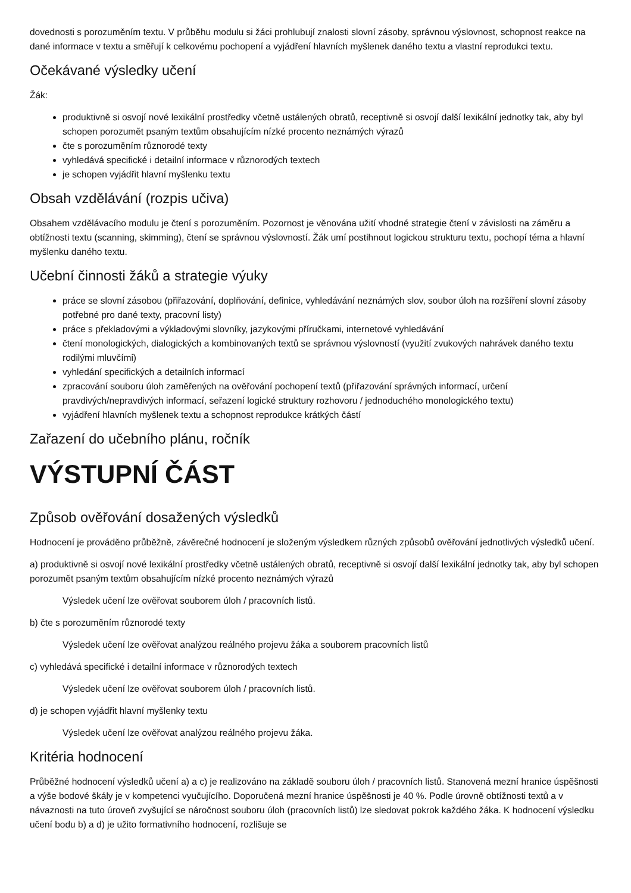dovednosti s porozuměním textu. V průběhu modulu si žáci prohlubují znalosti slovní zásoby, správnou výslovnost, schopnost reakce na dané informace v textu a směřují k celkovému pochopení a vyjádření hlavních myšlenek daného textu a vlastní reprodukci textu.
Očekávané výsledky učení
Žák:
produktivně si osvojí nové lexikální prostředky včetně ustálených obratů, receptivně si osvojí další lexikální jednotky tak, aby byl schopen porozumět psaným textům obsahujícím nízké procento neznámých výrazů
čte s porozuměním různorodé texty
vyhledává specifické i detailní informace v různorodých textech
je schopen vyjádřit hlavní myšlenku textu
Obsah vzdělávání (rozpis učiva)
Obsahem vzdělávacího modulu je čtení s porozuměním. Pozornost je věnována užití vhodné strategie čtení v závislosti na záměru a obtížnosti textu (scanning, skimming), čtení se správnou výslovností. Žák umí postihnout logickou strukturu textu, pochopí téma a hlavní myšlenku daného textu.
Učební činnosti žáků a strategie výuky
práce se slovní zásobou (přiřazování, doplňování, definice, vyhledávání neznámých slov, soubor úloh na rozšíření slovní zásoby potřebné pro dané texty, pracovní listy)
práce s překladovými a výkladovými slovníky, jazykovými příručkami, internetové vyhledávání
čtení monologických, dialogických a kombinovaných textů se správnou výslovností (využití zvukových nahrávek daného textu rodilými mluvčími)
vyhledání specifických a detailních informací
zpracování souboru úloh zaměřených na ověřování pochopení textů (přiřazování správných informací, určení pravdivých/nepravdivých informací, seřazení logické struktury rozhovoru / jednoduchého monologického textu)
vyjádření hlavních myšlenek textu a schopnost reprodukce krátkých částí
Zařazení do učebního plánu, ročník
VÝSTUPNÍ ČÁST
Způsob ověřování dosažených výsledků
Hodnocení je prováděno průběžně, závěrečné hodnocení je složeným výsledkem různých způsobů ověřování jednotlivých výsledků učení.
a) produktivně si osvojí nové lexikální prostředky včetně ustálených obratů, receptivně si osvojí další lexikální jednotky tak, aby byl schopen porozumět psaným textům obsahujícím nízké procento neznámých výrazů
Výsledek učení lze ověřovat souborem úloh / pracovních listů.
b) čte s porozuměním různorodé texty
Výsledek učení lze ověřovat analýzou reálného projevu žáka a souborem pracovních listů
c) vyhledává specifické i detailní informace v různorodých textech
Výsledek učení lze ověřovat souborem úloh / pracovních listů.
d) je schopen vyjádřit hlavní myšlenky textu
Výsledek učení lze ověřovat analýzou reálného projevu žáka.
Kritéria hodnocení
Průběžné hodnocení výsledků učení a) a c) je realizováno na základě souboru úloh / pracovních listů. Stanovená mezní hranice úspěšnosti a výše bodové škály je v kompetenci vyučujícího. Doporučená mezní hranice úspěšnosti je 40 %. Podle úrovně obtížnosti textů a v návaznosti na tuto úroveň zvyšující se náročnost souboru úloh (pracovních listů) lze sledovat pokrok každého žáka. K hodnocení výsledku učení bodu b) a d) je užito formativního hodnocení, rozlišuje se